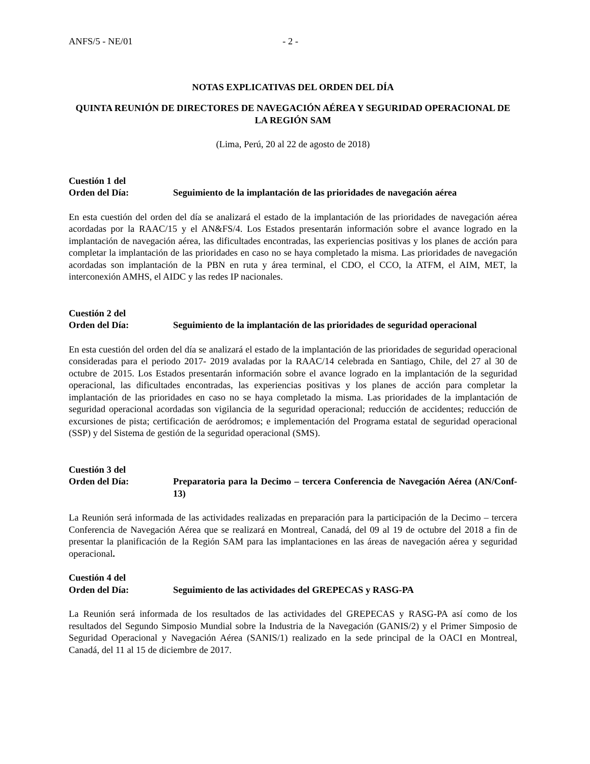ANFS/5 - NE/01 - 2 -
NOTAS EXPLICATIVAS DEL ORDEN DEL DÍA
QUINTA REUNIÓN DE DIRECTORES DE NAVEGACIÓN AÉREA Y SEGURIDAD OPERACIONAL DE LA REGIÓN SAM
(Lima, Perú, 20 al 22 de agosto de 2018)
Cuestión 1 del
Orden del Día: Seguimiento de la implantación de las prioridades de navegación aérea
En esta cuestión del orden del día se analizará el estado de la implantación de las prioridades de navegación aérea acordadas por la RAAC/15 y el AN&FS/4. Los Estados presentarán información sobre el avance logrado en la implantación de navegación aérea, las dificultades encontradas, las experiencias positivas y los planes de acción para completar la implantación de las prioridades en caso no se haya completado la misma. Las prioridades de navegación acordadas son implantación de la PBN en ruta y área terminal, el CDO, el CCO, la ATFM, el AIM, MET, la interconexión AMHS, el AIDC y las redes IP nacionales.
Cuestión 2 del
Orden del Día: Seguimiento de la implantación de las prioridades de seguridad operacional
En esta cuestión del orden del día se analizará el estado de la implantación de las prioridades de seguridad operacional consideradas para el periodo 2017- 2019 avaladas por la RAAC/14 celebrada en Santiago, Chile, del 27 al 30 de octubre de 2015. Los Estados presentarán información sobre el avance logrado en la implantación de la seguridad operacional, las dificultades encontradas, las experiencias positivas y los planes de acción para completar la implantación de las prioridades en caso no se haya completado la misma. Las prioridades de la implantación de seguridad operacional acordadas son vigilancia de la seguridad operacional; reducción de accidentes; reducción de excursiones de pista; certificación de aeródromos; e implementación del Programa estatal de seguridad operacional (SSP) y del Sistema de gestión de la seguridad operacional (SMS).
Cuestión 3 del
Orden del Día: Preparatoria para la Decimo – tercera Conferencia de Navegación Aérea (AN/Conf-13)
La Reunión será informada de las actividades realizadas en preparación para la participación de la Decimo – tercera Conferencia de Navegación Aérea que se realizará en Montreal, Canadá, del 09 al 19 de octubre del 2018 a fin de presentar la planificación de la Región SAM para las implantaciones en las áreas de navegación aérea y seguridad operacional.
Cuestión 4 del
Orden del Día: Seguimiento de las actividades del GREPECAS y RASG-PA
La Reunión será informada de los resultados de las actividades del GREPECAS y RASG-PA así como de los resultados del Segundo Simposio Mundial sobre la Industria de la Navegación (GANIS/2) y el Primer Simposio de Seguridad Operacional y Navegación Aérea (SANIS/1) realizado en la sede principal de la OACI en Montreal, Canadá, del 11 al 15 de diciembre de 2017.